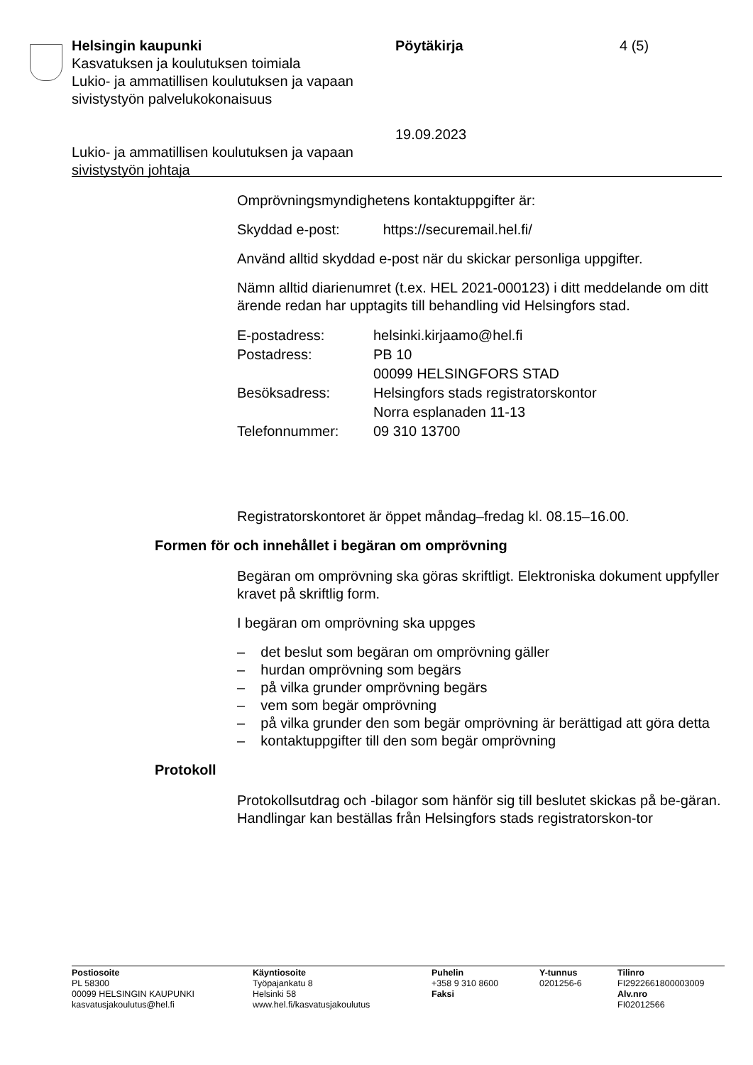Helsingin kaupunki
Kasvatuksen ja koulutuksen toimiala
Lukio- ja ammatillisen koulutuksen ja vapaan sivistystyön palvelukokonaisuus
Lukio- ja ammatillisen koulutuksen ja vapaan sivistystyön johtaja
Pöytäkirja
19.09.2023
4 (5)
Omprövningsmyndighetens kontaktuppgifter är:
Skyddad e-post: https://securemail.hel.fi/
Använd alltid skyddad e-post när du skickar personliga uppgifter.
Nämn alltid diarienumret (t.ex. HEL 2021-000123) i ditt meddelande om ditt ärende redan har upptagits till behandling vid Helsingfors stad.
| E-postadress: | helsinki.kirjaamo@hel.fi |
| Postadress: | PB 10 00099 HELSINGFORS STAD |
| Besöksadress: | Helsingfors stads registratorskontor Norra esplanaden 11-13 |
| Telefonnummer: | 09 310 13700 |
Registratorskontoret är öppet måndag–fredag kl. 08.15–16.00.
Formen för och innehållet i begäran om omprövning
Begäran om omprövning ska göras skriftligt. Elektroniska dokument uppfyller kravet på skriftlig form.
I begäran om omprövning ska uppges
– det beslut som begäran om omprövning gäller
– hurdan omprövning som begärs
– på vilka grunder omprövning begärs
– vem som begär omprövning
– på vilka grunder den som begär omprövning är berättigad att göra detta
– kontaktuppgifter till den som begär omprövning
Protokoll
Protokollsutdrag och -bilagor som hänför sig till beslutet skickas på be-gäran. Handlingar kan beställas från Helsingfors stads registratorskon-tor
Postiosoite
PL 58300
00099 HELSINGIN KAUPUNKI
kasvatusjakoulutus@hel.fi
Käyntiosoite
Työpajankatu 8
Helsinki 58
www.hel.fi/kasvatusjakoulutus
Puhelin
+358 9 310 8600
Faksi
Y-tunnus
0201256-6
Tilinro
FI2922661800003009
Alv.nro
FI02012566